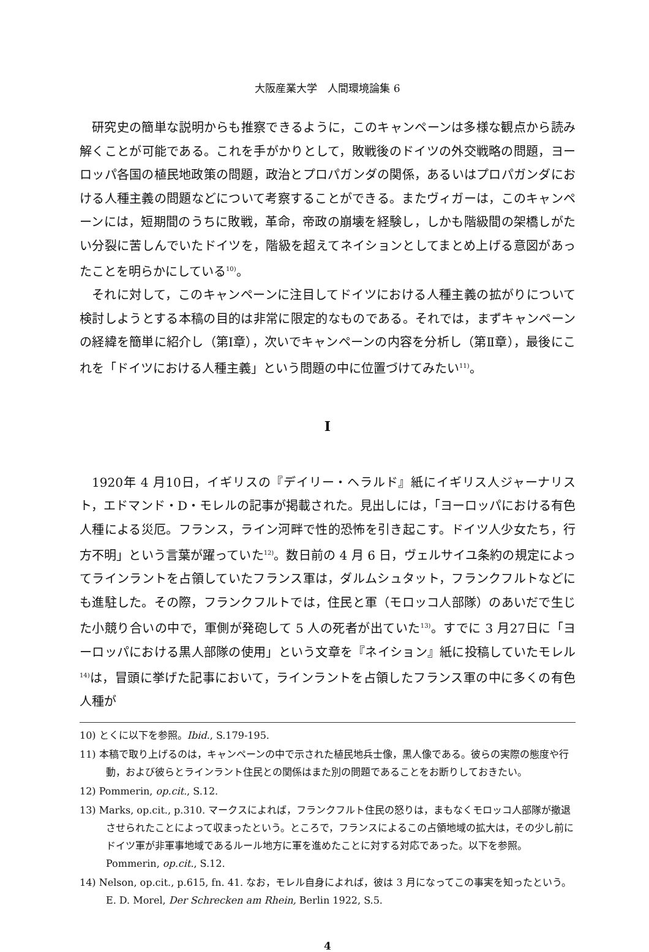大阪産業大学　人間環境論集 6
研究史の簡単な説明からも推察できるように，このキャンペーンは多様な観点から読み解くことが可能である。これを手がかりとして，敗戦後のドイツの外交戦略の問題，ヨーロッパ各国の植民地政策の問題，政治とプロパガンダの関係，あるいはプロパガンダにおける人種主義の問題などについて考察することができる。またヴィガーは，このキャンペーンには，短期間のうちに敗戦，革命，帝政の崩壊を経験し，しかも階級間の架橋しがたい分裂に苦しんでいたドイツを，階級を超えてネイションとしてまとめ上げる意図があったことを明らかにしている<sup>10)</sup>。
それに対して，このキャンペーンに注目してドイツにおける人種主義の拡がりについて検討しようとする本稿の目的は非常に限定的なものである。それでは，まずキャンペーンの経緯を簡単に紹介し（第Ⅰ章），次いでキャンペーンの内容を分析し（第Ⅱ章），最後にこれを「ドイツにおける人種主義」という問題の中に位置づけてみたい<sup>11)</sup>。
I
1920年 4 月10日，イギリスの『デイリー・ヘラルド』紙にイギリス人ジャーナリスト，エドマンド・D・モレルの記事が掲載された。見出しには，「ヨーロッパにおける有色人種による災厄。フランス，ライン河畔で性的恐怖を引き起こす。ドイツ人少女たち，行方不明」という言葉が躍っていた<sup>12)</sup>。数日前の 4 月 6 日，ヴェルサイユ条約の規定によってラインラントを占領していたフランス軍は，ダルムシュタット，フランクフルトなどにも進駐した。その際，フランクフルトでは，住民と軍（モロッコ人部隊）のあいだで生じた小競り合いの中で，軍側が発砲して 5 人の死者が出ていた<sup>13)</sup>。すでに 3 月27日に「ヨーロッパにおける黒人部隊の使用」という文章を『ネイション』紙に投稿していたモレル<sup>14)</sup>は，冒頭に挙げた記事において，ラインラントを占領したフランス軍の中に多くの有色人種が
10) とくに以下を参照。Ibid., S.179-195.
11) 本稿で取り上げるのは，キャンペーンの中で示された植民地兵士像，黒人像である。彼らの実際の態度や行動，および彼らとラインラント住民との関係はまた別の問題であることをお断りしておきたい。
12) Pommerin, op.cit., S.12.
13) Marks, op.cit., p.310. マークスによれば，フランクフルト住民の怒りは，まもなくモロッコ人部隊が撤退させられたことによって収まったという。ところで，フランスによるこの占領地域の拡大は，その少し前にドイツ軍が非軍事地域であるルール地方に軍を進めたことに対する対応であった。以下を参照。Pommerin, op.cit., S.12.
14) Nelson, op.cit., p.615, fn. 41. なお，モレル自身によれば，彼は 3 月になってこの事実を知ったという。E. D. Morel, Der Schrecken am Rhein, Berlin 1922, S.5.
4